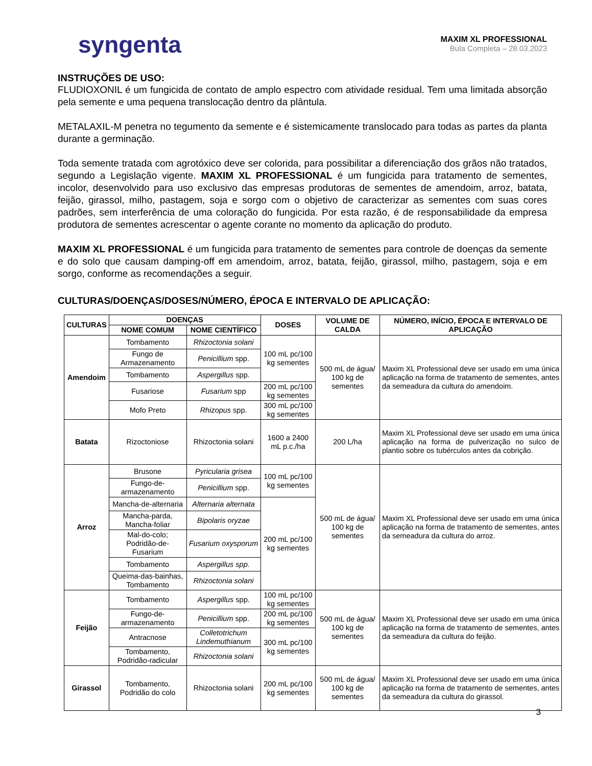syngenta
MAXIM XL PROFESSIONAL
Bula Completa – 28.03.2023
INSTRUÇÕES DE USO:
FLUDIOXONIL é um fungicida de contato de amplo espectro com atividade residual. Tem uma limitada absorção pela semente e uma pequena translocação dentro da plântula.
METALAXIL-M penetra no tegumento da semente e é sistemicamente translocado para todas as partes da planta durante a germinação.
Toda semente tratada com agrotóxico deve ser colorida, para possibilitar a diferenciação dos grãos não tratados, segundo a Legislação vigente. MAXIM XL PROFESSIONAL é um fungicida para tratamento de sementes, incolor, desenvolvido para uso exclusivo das empresas produtoras de sementes de amendoim, arroz, batata, feijão, girassol, milho, pastagem, soja e sorgo com o objetivo de caracterizar as sementes com suas cores padrões, sem interferência de uma coloração do fungicida. Por esta razão, é de responsabilidade da empresa produtora de sementes acrescentar o agente corante no momento da aplicação do produto.
MAXIM XL PROFESSIONAL é um fungicida para tratamento de sementes para controle de doenças da semente e do solo que causam damping-off em amendoim, arroz, batata, feijão, girassol, milho, pastagem, soja e em sorgo, conforme as recomendações a seguir.
CULTURAS/DOENÇAS/DOSES/NÚMERO, ÉPOCA E INTERVALO DE APLICAÇÃO:
| CULTURAS | DOENÇAS | | DOSES | VOLUME DE CALDA | NÚMERO, INÍCIO, ÉPOCA E INTERVALO DE APLICAÇÃO |
| --- | --- | --- | --- | --- | --- |
| | NOME COMUM | NOME CIENTÍFICO | | | |
| Amendoim | Tombamento | Rhizoctonia solani | 100 mL pc/100 kg sementes | 500 mL de água/ 100 kg de sementes | Maxim XL Professional deve ser usado em uma única aplicação na forma de tratamento de sementes, antes da semeadura da cultura do amendoim. |
| | Fungo de Armazenamento | Penicillium spp. | | | |
| | Tombamento | Aspergillus spp. | | | |
| | Fusariose | Fusarium spp | 200 mL pc/100 kg sementes | | |
| | Mofo Preto | Rhizopus spp. | 300 mL pc/100 kg sementes | | |
| Batata | Rizoctoniose | Rhizoctonia solani | 1600 a 2400 mL p.c./ha | 200 L/ha | Maxim XL Professional deve ser usado em uma única aplicação na forma de pulverização no sulco de plantio sobre os tubérculos antes da cobrição. |
| Arroz | Brusone | Pyricularia grisea | 100 mL pc/100 kg sementes | 500 mL de água/ 100 kg de sementes | Maxim XL Professional deve ser usado em uma única aplicação na forma de tratamento de sementes, antes da semeadura da cultura do arroz. |
| | Fungo-de-armazenamento | Penicillium spp. | | | |
| | Mancha-de-alternaria | Alternaria alternata | 200 mL pc/100 kg sementes | | |
| | Mancha-parda, Mancha-foliar | Bipolaris oryzae | | | |
| | Mal-do-colo; Podridão-de-Fusarium | Fusarium oxysporum | | | |
| | Tombamento | Aspergillus spp. | | | |
| | Queima-das-bainhas, Tombamento | Rhizoctonia solani | | | |
| Feijão | Tombamento | Aspergillus spp. | 100 mL pc/100 kg sementes | 500 mL de água/ 100 kg de sementes | Maxim XL Professional deve ser usado em uma única aplicação na forma de tratamento de sementes, antes da semeadura da cultura do feijão. |
| | Fungo-de-armazenamento | Penicillium spp. | 200 mL pc/100 kg sementes | | |
| | Antracnose | Colletotrichum Lindemuthianum | 300 mL pc/100 kg sementes | | |
| | Tombamento, Podridão-radicular | Rhizoctonia solani | | | |
| Girassol | Tombamento, Podridão do colo | Rhizoctonia solani | 200 mL pc/100 kg sementes | 500 mL de água/ 100 kg de sementes | Maxim XL Professional deve ser usado em uma única aplicação na forma de tratamento de sementes, antes da semeadura da cultura do girassol. |
3